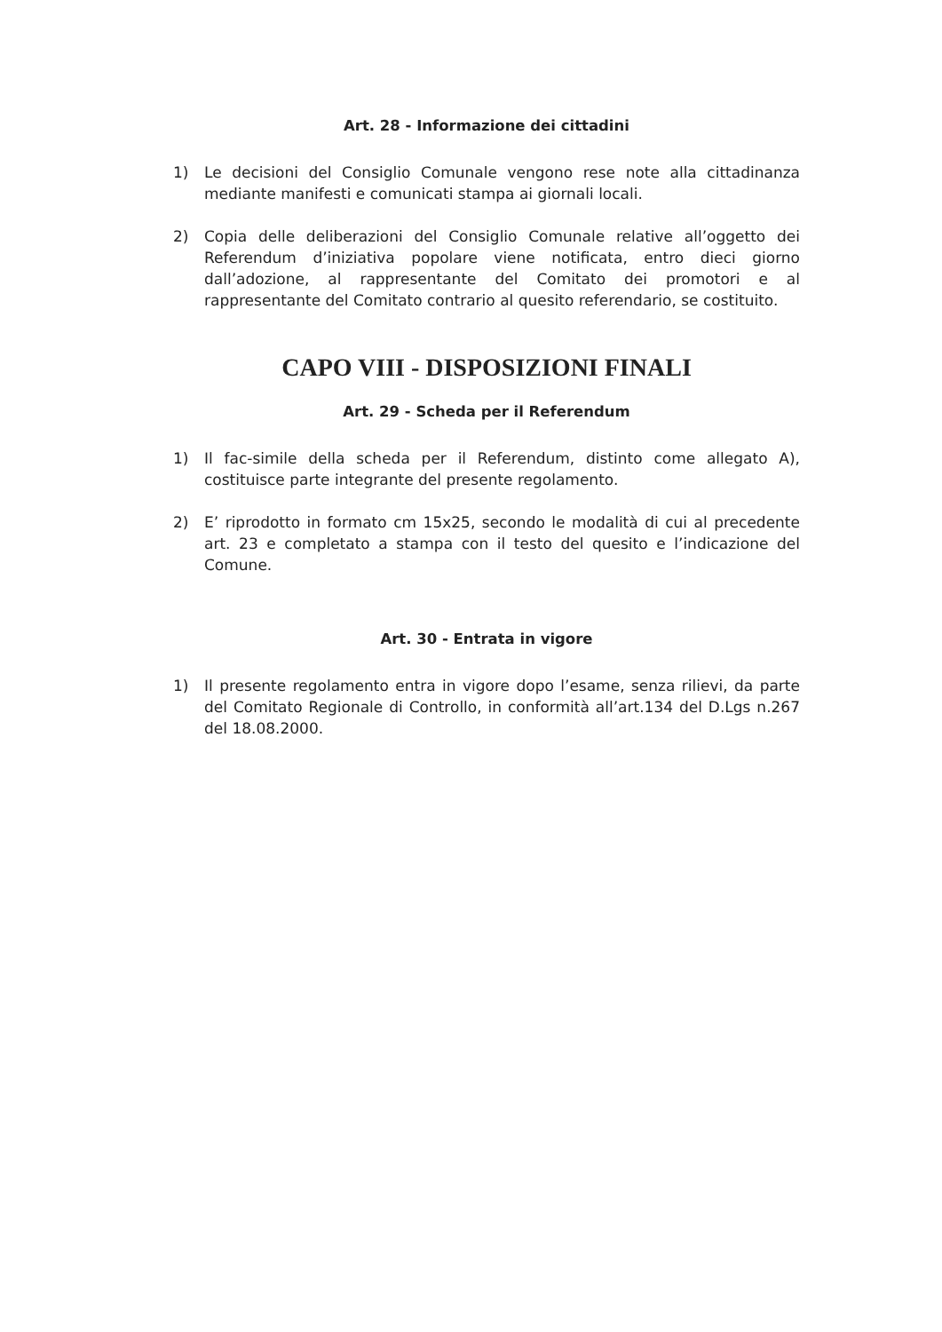Art. 28 - Informazione dei cittadini
1) Le decisioni del Consiglio Comunale vengono rese note alla cittadinanza mediante manifesti e comunicati stampa ai giornali locali.
2) Copia delle deliberazioni del Consiglio Comunale relative all’oggetto dei Referendum d’iniziativa popolare viene notificata, entro dieci giorno dall’adozione, al rappresentante del Comitato dei promotori e al rappresentante del Comitato contrario al quesito referendario, se costituito.
CAPO VIII - DISPOSIZIONI FINALI
Art. 29 - Scheda per il Referendum
1) Il fac-simile della scheda per il Referendum, distinto come allegato A), costituisce parte integrante del presente regolamento.
2) E’ riprodotto in formato cm 15x25, secondo le modalità di cui al precedente art. 23 e completato a stampa con il testo del quesito e l’indicazione del Comune.
Art. 30 - Entrata in vigore
1) Il presente regolamento entra in vigore dopo l’esame, senza rilievi, da parte del Comitato Regionale di Controllo, in conformità all’art.134 del D.Lgs n.267 del 18.08.2000.